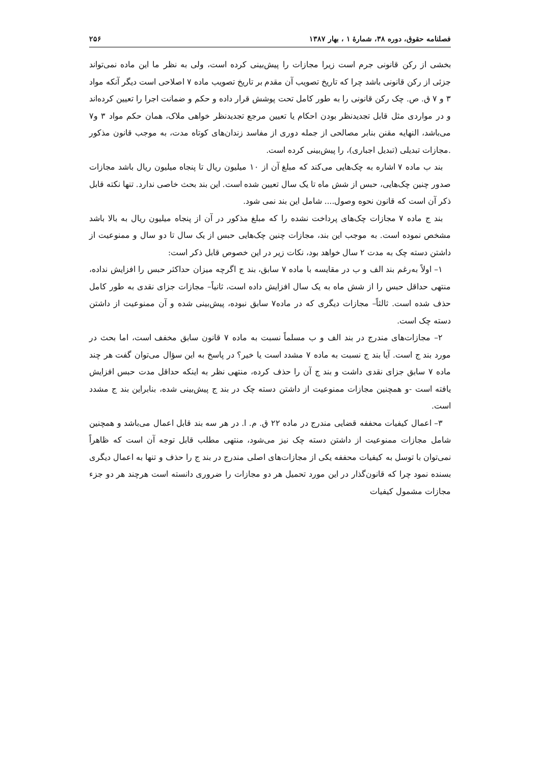فصلنامه حقوق، دوره ۳۸، شمارهٔ ۱ ، بهار ۱۳۸۷ ۲۵۶
بخشی از رکن قانونی جرم است زیرا مجازات را پیش‌بینی کرده است، ولی به نظر ما این ماده نمی‌تواند جزئی از رکن قانونی باشد چرا که تاریخ تصویب آن مقدم بر تاریخ تصویب ماده ۷ اصلاحی است دیگر آنکه مواد ۳ و ۷ ق. ص. چک رکن قانونی را به طور کامل تحت پوشش قرار داده و حکم و ضمانت اجرا را تعیین کرده‌اند و در مواردی مثل قابل تجدیدنظر بودن احکام یا تعیین مرجع تجدیدنظر خواهی ملاک، همان حکم مواد ۳ و۷ می‌باشد، النهایه مقنن بنابر مصالحی از جمله دوری از مفاسد زندان‌های کوتاه مدت، به موجب قانون مذکور .مجازات تبدیلی (تبدیل اجباری)، را پیش‌بینی کرده است.
بند ب ماده ۷ اشاره به چک‌هایی می‌کند که مبلغ آن از ۱۰ میلیون ریال تا پنجاه میلیون ریال باشد مجازات صدور چنین چک‌هایی، حبس از شش ماه تا یک سال تعیین شده است. این بند بحث خاصی ندارد. تنها نکته قابل ذکر آن است که قانون نحوه وصول.... شامل این بند نمی شود.
بند ج ماده ۷ مجازات چک‌های پرداخت نشده را که مبلغ مذکور در آن از پنجاه میلیون ریال به بالا باشد مشخص نموده است. به موجب این بند، مجازات چنین چک‌هایی حبس از یک سال تا دو سال و ممنوعیت از داشتن دسته چک به مدت ۲ سال خواهد بود، نکات زیر در این خصوص قابل ذکر است:
۱– اولاً به‌رغم بند الف و ب در مقایسه با ماده ۷ سابق، بند ج اگرچه میزان حداکثر حبس را افزایش نداده، منتهی حداقل حبس را از شش ماه به یک سال افزایش داده است، ثانیاً– مجازات جزای نقدی به طور کامل حذف شده است. ثالثاً– مجازات دیگری که در ماده۷ سابق نبوده، پیش‌بینی شده و آن ممنوعیت از داشتن دسته چک است.
۲– مجازات‌های مندرج در بند الف و ب مسلماً نسبت به ماده ۷ قانون سابق مخفف است، اما بحث در مورد بند ج است. آیا بند ج نسبت به ماده ۷ مشدد است یا خیر؟ در پاسخ به این سؤال می‌توان گفت هر چند ماده ۷ سابق جزای نقدی داشت و بند ج آن را حذف کرده، منتهی نظر به اینکه حداقل مدت حبس افزایش یافته است -و همچنین مجازات ممنوعیت از داشتن دسته چک در بند ج پیش‌بینی شده، بنابراین بند ج مشدد است.
۳– اعمال کیفیات محففه قضایی مندرج در ماده ۲۲ ق. م. ا. در هر سه بند قابل اعمال می‌باشد و همچنین شامل مجازات ممنوعیت از داشتن دسته چک نیز می‌شود، منتهی مطلب قابل توجه آن است که ظاهراً نمی‌توان با توسل به کیفیات محففه یکی از مجازات‌های اصلی مندرج در بند ج را حذف و تنها به اعمال دیگری بسنده نمود چرا که قانون‌گذار در این مورد تحمیل هر دو مجازات را ضروری دانسته است هرچند هر دو جزء مجازات مشمول کیفیات